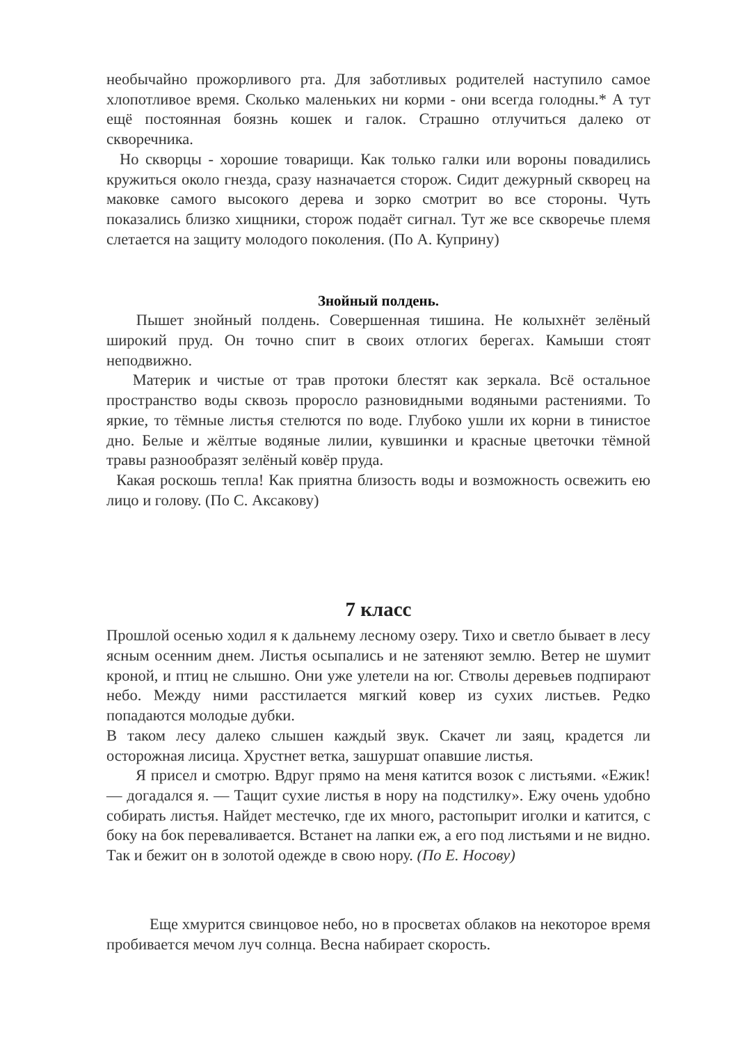необычайно прожорливого рта. Для заботливых родителей наступило самое хлопотливое время. Сколько маленьких ни корми - они всегда голодны.* А тут ещё постоянная боязнь кошек и галок. Страшно отлучиться далеко от скворечника.
Но скворцы - хорошие товарищи. Как только галки или вороны повадились кружиться около гнезда, сразу назначается сторож. Сидит дежурный скворец на маковке самого высокого дерева и зорко смотрит во все стороны. Чуть показались близко хищники, сторож подаёт сигнал. Тут же все скворечье племя слетается на защиту молодого поколения. (По А. Куприну)
Знойный полдень.
Пышет знойный полдень. Совершенная тишина. Не колыхнёт зелёный широкий пруд. Он точно спит в своих отлогих берегах. Камыши стоят неподвижно.
Материк и чистые от трав протоки блестят как зеркала. Всё остальное пространство воды сквозь проросло разновидными водяными растениями. То яркие, то тёмные листья стелются по воде. Глубоко ушли их корни в тинистое дно. Белые и жёлтые водяные лилии, кувшинки и красные цветочки тёмной травы разнообразят зелёный ковёр пруда.
Какая роскошь тепла! Как приятна близость воды и возможность освежить ею лицо и голову. (По С. Аксакову)
7 класс
Прошлой осенью ходил я к дальнему лесному озеру. Тихо и светло бывает в лесу ясным осенним днем. Листья осыпались и не затеняют землю. Ветер не шумит кроной, и птиц не слышно. Они уже улетели на юг. Стволы деревьев подпирают небо. Между ними расстилается мягкий ковер из сухих листьев. Редко попадаются молодые дубки.
В таком лесу далеко слышен каждый звук. Скачет ли заяц, крадется ли осторожная лисица. Хрустнет ветка, зашуршат опавшие листья.
Я присел и смотрю. Вдруг прямо на меня катится возок с листьями. «Ежик! — догадался я. — Тащит сухие листья в нору на подстилку». Ежу очень удобно собирать листья. Найдет местечко, где их много, растопырит иголки и катится, с боку на бок переваливается. Встанет на лапки еж, а его под листьями и не видно. Так и бежит он в золотой одежде в свою нору. (По Е. Носову)
Еще хмурится свинцовое небо, но в просветах облаков на некоторое время пробивается мечом луч солнца. Весна набирает скорость.